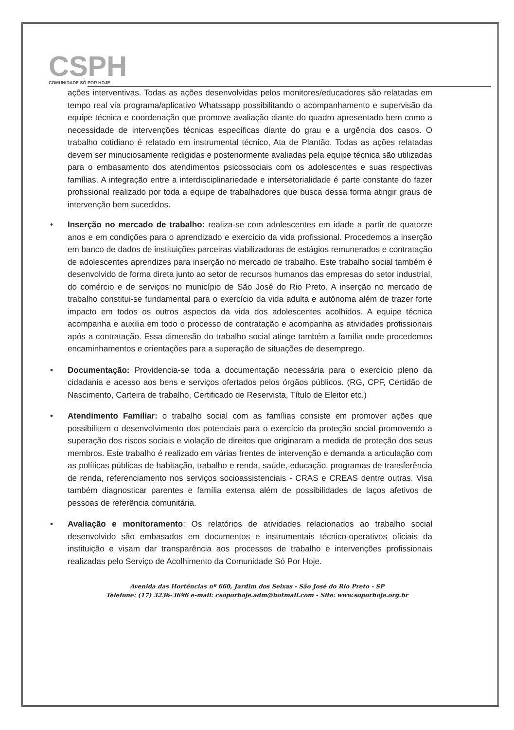CSPH
COMUNIDADE SÓ POR HOJE
ações interventivas. Todas as ações desenvolvidas pelos monitores/educadores são relatadas em tempo real via programa/aplicativo Whatssapp possibilitando o acompanhamento e supervisão da equipe técnica e coordenação que promove avaliação diante do quadro apresentado bem como a necessidade de intervenções técnicas específicas diante do grau e a urgência dos casos. O trabalho cotidiano é relatado em instrumental técnico, Ata de Plantão. Todas as ações relatadas devem ser minuciosamente redigidas e posteriormente avaliadas pela equipe técnica são utilizadas para o embasamento dos atendimentos psicossociais com os adolescentes e suas respectivas famílias. A integração entre a interdisciplinariedade e intersetorialidade é parte constante do fazer profissional realizado por toda a equipe de trabalhadores que busca dessa forma atingir graus de intervenção bem sucedidos.
• Inserção no mercado de trabalho: realiza-se com adolescentes em idade a partir de quatorze anos e em condições para o aprendizado e exercício da vida profissional. Procedemos a inserção em banco de dados de instituições parceiras viabilizadoras de estágios remunerados e contratação de adolescentes aprendizes para inserção no mercado de trabalho. Este trabalho social também é desenvolvido de forma direta junto ao setor de recursos humanos das empresas do setor industrial, do comércio e de serviços no município de São José do Rio Preto. A inserção no mercado de trabalho constitui-se fundamental para o exercício da vida adulta e autônoma além de trazer forte impacto em todos os outros aspectos da vida dos adolescentes acolhidos. A equipe técnica acompanha e auxilia em todo o processo de contratação e acompanha as atividades profissionais após a contratação. Essa dimensão do trabalho social atinge também a família onde procedemos encaminhamentos e orientações para a superação de situações de desemprego.
• Documentação: Providencia-se toda a documentação necessária para o exercício pleno da cidadania e acesso aos bens e serviços ofertados pelos órgãos públicos. (RG, CPF, Certidão de Nascimento, Carteira de trabalho, Certificado de Reservista, Título de Eleitor etc.)
• Atendimento Familiar: o trabalho social com as famílias consiste em promover ações que possibilitem o desenvolvimento dos potenciais para o exercício da proteção social promovendo a superação dos riscos sociais e violação de direitos que originaram a medida de proteção dos seus membros. Este trabalho é realizado em várias frentes de intervenção e demanda a articulação com as políticas públicas de habitação, trabalho e renda, saúde, educação, programas de transferência de renda, referenciamento nos serviços socioassistenciais - CRAS e CREAS dentre outras. Visa também diagnosticar parentes e família extensa além de possibilidades de laços afetivos de pessoas de referência comunitária.
• Avaliação e monitoramento: Os relatórios de atividades relacionados ao trabalho social desenvolvido são embasados em documentos e instrumentais técnico-operativos oficiais da instituição e visam dar transparência aos processos de trabalho e intervenções profissionais realizadas pelo Serviço de Acolhimento da Comunidade Só Por Hoje.
Avenida das Hortências nº 660, Jardim dos Seixas - São José do Rio Preto - SP
Telefone: (17) 3236-3696 e-mail: csoporhoje.adm@hotmail.com - Site: www.soporhoje.org.br